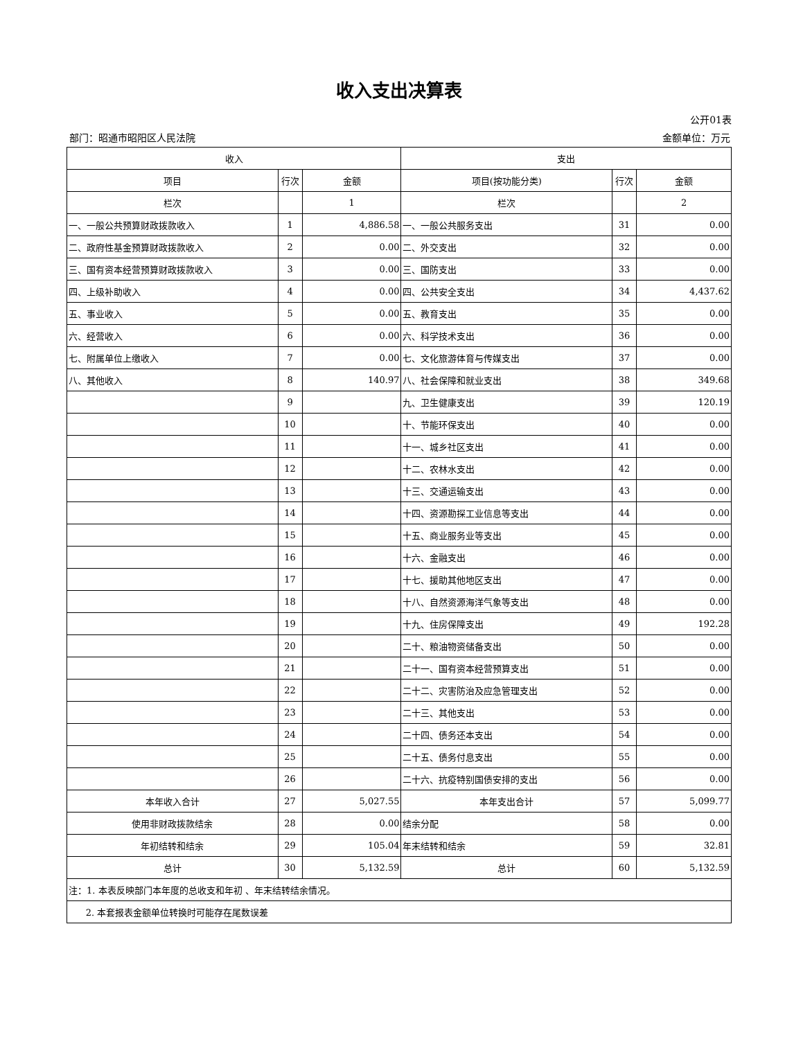收入支出决算表
公开01表
部门：昭通市昭阳区人民法院 金额单位：万元
| 收入 | | | 支出 | | |
| --- | --- | --- | --- | --- | --- |
| 项目 | 行次 | 金额 | 项目(按功能分类) | 行次 | 金额 |
| 栏次 | | 1 | 栏次 | | 2 |
| 一、一般公共预算财政拨款收入 | 1 | 4,886.58 | 一、一般公共服务支出 | 31 | 0.00 |
| 二、政府性基金预算财政拨款收入 | 2 | 0.00 | 二、外交支出 | 32 | 0.00 |
| 三、国有资本经营预算财政拨款收入 | 3 | 0.00 | 三、国防支出 | 33 | 0.00 |
| 四、上级补助收入 | 4 | 0.00 | 四、公共安全支出 | 34 | 4,437.62 |
| 五、事业收入 | 5 | 0.00 | 五、教育支出 | 35 | 0.00 |
| 六、经营收入 | 6 | 0.00 | 六、科学技术支出 | 36 | 0.00 |
| 七、附属单位上缴收入 | 7 | 0.00 | 七、文化旅游体育与传媒支出 | 37 | 0.00 |
| 八、其他收入 | 8 | 140.97 | 八、社会保障和就业支出 | 38 | 349.68 |
| | 9 | | 九、卫生健康支出 | 39 | 120.19 |
| | 10 | | 十、节能环保支出 | 40 | 0.00 |
| | 11 | | 十一、城乡社区支出 | 41 | 0.00 |
| | 12 | | 十二、农林水支出 | 42 | 0.00 |
| | 13 | | 十三、交通运输支出 | 43 | 0.00 |
| | 14 | | 十四、资源勘探工业信息等支出 | 44 | 0.00 |
| | 15 | | 十五、商业服务业等支出 | 45 | 0.00 |
| | 16 | | 十六、金融支出 | 46 | 0.00 |
| | 17 | | 十七、援助其他地区支出 | 47 | 0.00 |
| | 18 | | 十八、自然资源海洋气象等支出 | 48 | 0.00 |
| | 19 | | 十九、住房保障支出 | 49 | 192.28 |
| | 20 | | 二十、粮油物资储备支出 | 50 | 0.00 |
| | 21 | | 二十一、国有资本经营预算支出 | 51 | 0.00 |
| | 22 | | 二十二、灾害防治及应急管理支出 | 52 | 0.00 |
| | 23 | | 二十三、其他支出 | 53 | 0.00 |
| | 24 | | 二十四、债务还本支出 | 54 | 0.00 |
| | 25 | | 二十五、债务付息支出 | 55 | 0.00 |
| | 26 | | 二十六、抗疫特别国债安排的支出 | 56 | 0.00 |
| 本年收入合计 | 27 | 5,027.55 | 本年支出合计 | 57 | 5,099.77 |
| 使用非财政拨款结余 | 28 | 0.00 | 结余分配 | 58 | 0.00 |
| 年初结转和结余 | 29 | 105.04 | 年末结转和结余 | 59 | 32.81 |
| 总计 | 30 | 5,132.59 | 总计 | 60 | 5,132.59 |
| 注：1. 本表反映部门本年度的总收支和年初 、年末结转结余情况。 | | | | | |
| 2. 本套报表金额单位转换时可能存在尾数误差 | | | | | |